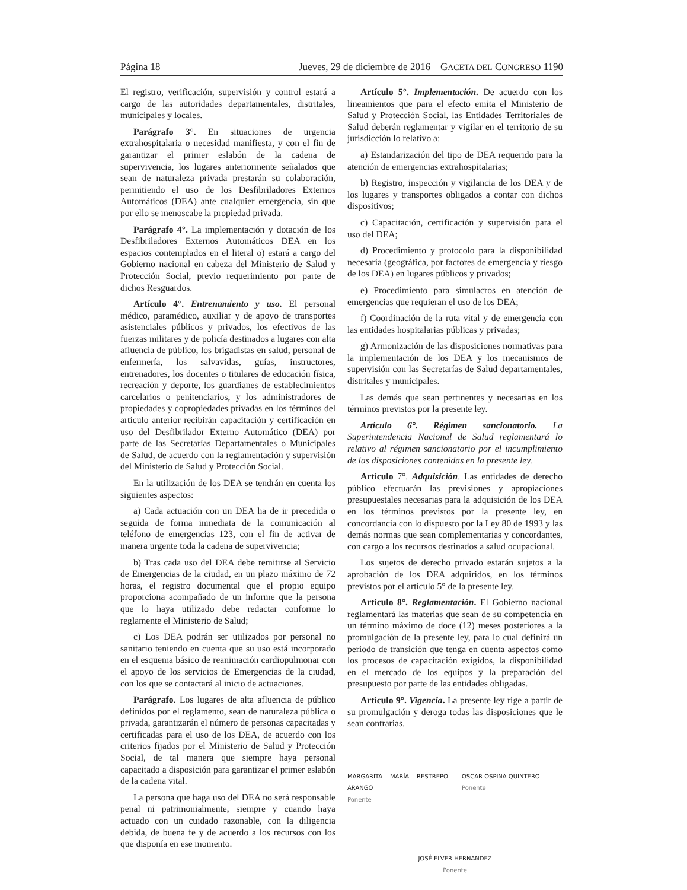Página 18 Jueves, 29 de diciembre de 2016 GACETA DEL CONGRESO 1190
El registro, verificación, supervisión y control estará a cargo de las autoridades departamentales, distritales, municipales y locales.
Parágrafo 3°. En situaciones de urgencia extrahospitalaria o necesidad manifiesta, y con el fin de garantizar el primer eslabón de la cadena de supervivencia, los lugares anteriormente señalados que sean de naturaleza privada prestarán su colaboración, permitiendo el uso de los Desfibriladores Externos Automáticos (DEA) ante cualquier emergencia, sin que por ello se menoscabe la propiedad privada.
Parágrafo 4°. La implementación y dotación de los Desfibriladores Externos Automáticos DEA en los espacios contemplados en el literal o) estará a cargo del Gobierno nacional en cabeza del Ministerio de Salud y Protección Social, previo requerimiento por parte de dichos Resguardos.
Artículo 4°. Entrenamiento y uso. El personal médico, paramédico, auxiliar y de apoyo de transportes asistenciales públicos y privados, los efectivos de las fuerzas militares y de policía destinados a lugares con alta afluencia de público, los brigadistas en salud, personal de enfermería, los salvavidas, guías, instructores, entrenadores, los docentes o titulares de educación física, recreación y deporte, los guardianes de establecimientos carcelarios o penitenciarios, y los administradores de propiedades y copropiedades privadas en los términos del artículo anterior recibirán capacitación y certificación en uso del Desfibrilador Externo Automático (DEA) por parte de las Secretarías Departamentales o Municipales de Salud, de acuerdo con la reglamentación y supervisión del Ministerio de Salud y Protección Social.
En la utilización de los DEA se tendrán en cuenta los siguientes aspectos:
a) Cada actuación con un DEA ha de ir precedida o seguida de forma inmediata de la comunicación al teléfono de emergencias 123, con el fin de activar de manera urgente toda la cadena de supervivencia;
b) Tras cada uso del DEA debe remitirse al Servicio de Emergencias de la ciudad, en un plazo máximo de 72 horas, el registro documental que el propio equipo proporciona acompañado de un informe que la persona que lo haya utilizado debe redactar conforme lo reglamente el Ministerio de Salud;
c) Los DEA podrán ser utilizados por personal no sanitario teniendo en cuenta que su uso está incorporado en el esquema básico de reanimación cardiopulmonar con el apoyo de los servicios de Emergencias de la ciudad, con los que se contactará al inicio de actuaciones.
Parágrafo. Los lugares de alta afluencia de público definidos por el reglamento, sean de naturaleza pública o privada, garantizarán el número de personas capacitadas y certificadas para el uso de los DEA, de acuerdo con los criterios fijados por el Ministerio de Salud y Protección Social, de tal manera que siempre haya personal capacitado a disposición para garantizar el primer eslabón de la cadena vital.
La persona que haga uso del DEA no será responsable penal ni patrimonialmente, siempre y cuando haya actuado con un cuidado razonable, con la diligencia debida, de buena fe y de acuerdo a los recursos con los que disponía en ese momento.
Artículo 5°. Implementación. De acuerdo con los lineamientos que para el efecto emita el Ministerio de Salud y Protección Social, las Entidades Territoriales de Salud deberán reglamentar y vigilar en el territorio de su jurisdicción lo relativo a:
a) Estandarización del tipo de DEA requerido para la atención de emergencias extrahospitalarias;
b) Registro, inspección y vigilancia de los DEA y de los lugares y transportes obligados a contar con dichos dispositivos;
c) Capacitación, certificación y supervisión para el uso del DEA;
d) Procedimiento y protocolo para la disponibilidad necesaria (geográfica, por factores de emergencia y riesgo de los DEA) en lugares públicos y privados;
e) Procedimiento para simulacros en atención de emergencias que requieran el uso de los DEA;
f) Coordinación de la ruta vital y de emergencia con las entidades hospitalarias públicas y privadas;
g) Armonización de las disposiciones normativas para la implementación de los DEA y los mecanismos de supervisión con las Secretarías de Salud departamentales, distritales y municipales.
Las demás que sean pertinentes y necesarias en los términos previstos por la presente ley.
Artículo 6°. Régimen sancionatorio. La Superintendencia Nacional de Salud reglamentará lo relativo al régimen sancionatorio por el incumplimiento de las disposiciones contenidas en la presente ley.
Artículo 7°. Adquisición. Las entidades de derecho público efectuarán las previsiones y apropiaciones presupuestales necesarias para la adquisición de los DEA en los términos previstos por la presente ley, en concordancia con lo dispuesto por la Ley 80 de 1993 y las demás normas que sean complementarias y concordantes, con cargo a los recursos destinados a salud ocupacional.
Los sujetos de derecho privado estarán sujetos a la aprobación de los DEA adquiridos, en los términos previstos por el artículo 5° de la presente ley.
Artículo 8°. Reglamentación. El Gobierno nacional reglamentará las materias que sean de su competencia en un término máximo de doce (12) meses posteriores a la promulgación de la presente ley, para lo cual definirá un periodo de transición que tenga en cuenta aspectos como los procesos de capacitación exigidos, la disponibilidad en el mercado de los equipos y la preparación del presupuesto por parte de las entidades obligadas.
Artículo 9°. Vigencia. La presente ley rige a partir de su promulgación y deroga todas las disposiciones que le sean contrarias.
MARGARITA MARÍA RESTREPO ARANGO
Ponente
OSCAR OSPINA QUINTERO
Ponente
JOSÉ ELVER HERNANDEZ
Ponente